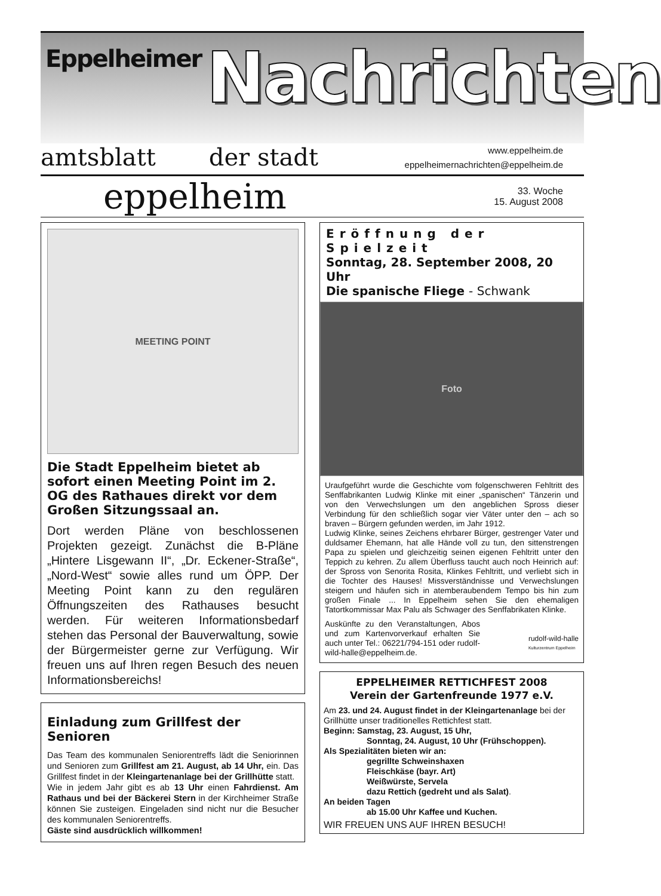Eppelheimer
Nachrichten
amtsblatt der stadt
www.eppelheim.de
eppelheimernachrichten@eppelheim.de
eppelheim
33. Woche
15. August 2008
MEETING POINT
Die Stadt Eppelheim bietet ab sofort einen Meeting Point im 2. OG des Rathaues direkt vor dem Großen Sitzungssaal an.
Dort werden Pläne von beschlossenen Projekten gezeigt. Zunächst die B-Pläne „Hintere Lisgewann II“, „Dr. Eckener-Straße“, „Nord-West“ sowie alles rund um ÖPP. Der Meeting Point kann zu den regulären Öffnungszeiten des Rathauses besucht werden. Für weiteren Informationsbedarf stehen das Personal der Bauverwaltung, sowie der Bürgermeister gerne zur Verfügung. Wir freuen uns auf Ihren regen Besuch des neuen Informationsbereichs!
Einladung zum Grillfest der Senioren
Das Team des kommunalen Seniorentreffs lädt die Seniorinnen und Senioren zum Grillfest am 21. August, ab 14 Uhr, ein. Das Grillfest findet in der Kleingartenanlage bei der Grillhütte statt.
Wie in jedem Jahr gibt es ab 13 Uhr einen Fahrdienst. Am Rathaus und bei der Bäckerei Stern in der Kirchheimer Straße können Sie zusteigen. Eingeladen sind nicht nur die Besucher des kommunalen Seniorentreffs.
Gäste sind ausdrücklich willkommen!
Eröffnung der Spielzeit
Sonntag, 28. September 2008, 20 Uhr
Die spanische Fliege - Schwank
Foto
Uraufgeführt wurde die Geschichte vom folgenschweren Fehltritt des Senffabrikanten Ludwig Klinke mit einer „spanischen“ Tänzerin und von den Verwechslungen um den angeblichen Spross dieser Verbindung für den schließlich sogar vier Väter unter den – ach so braven – Bürgern gefunden werden, im Jahr 1912.
Ludwig Klinke, seines Zeichens ehrbarer Bürger, gestrenger Vater und duldsamer Ehemann, hat alle Hände voll zu tun, den sittenstrengen Papa zu spielen und gleichzeitig seinen eigenen Fehltritt unter den Teppich zu kehren. Zu allem Überfluss taucht auch noch Heinrich auf: der Spross von Senorita Rosita, Klinkes Fehltritt, und verliebt sich in die Tochter des Hauses! Missverständnisse und Verwechslungen steigern und häufen sich in atemberaubendem Tempo bis hin zum großen Finale ... In Eppelheim sehen Sie den ehemaligen Tatortkommissar Max Palu als Schwager des Senffabrikaten Klinke.
Auskünfte zu den Veranstaltungen, Abos und zum Kartenvorverkauf erhalten Sie auch unter Tel.: 06221/794-151 oder rudolf-wild-halle@eppelheim.de.
rudolf-wild-halle
Kulturzentrum Eppelheim
EPPELHEIMER RETTICHFEST 2008
Verein der Gartenfreunde 1977 e.V.
Am 23. und 24. August findet in der Kleingartenanlage bei der Grillhütte unser traditionelles Rettichfest statt.
Beginn: Samstag, 23. August, 15 Uhr,
Sonntag, 24. August, 10 Uhr (Frühschoppen).
Als Spezialitäten bieten wir an:
gegrillte Schweinshaxen
Fleischkäse (bayr. Art)
Weißwürste, Servela
dazu Rettich (gedreht und als Salat).
An beiden Tagen
ab 15.00 Uhr Kaffee und Kuchen.
WIR FREUEN UNS AUF IHREN BESUCH!